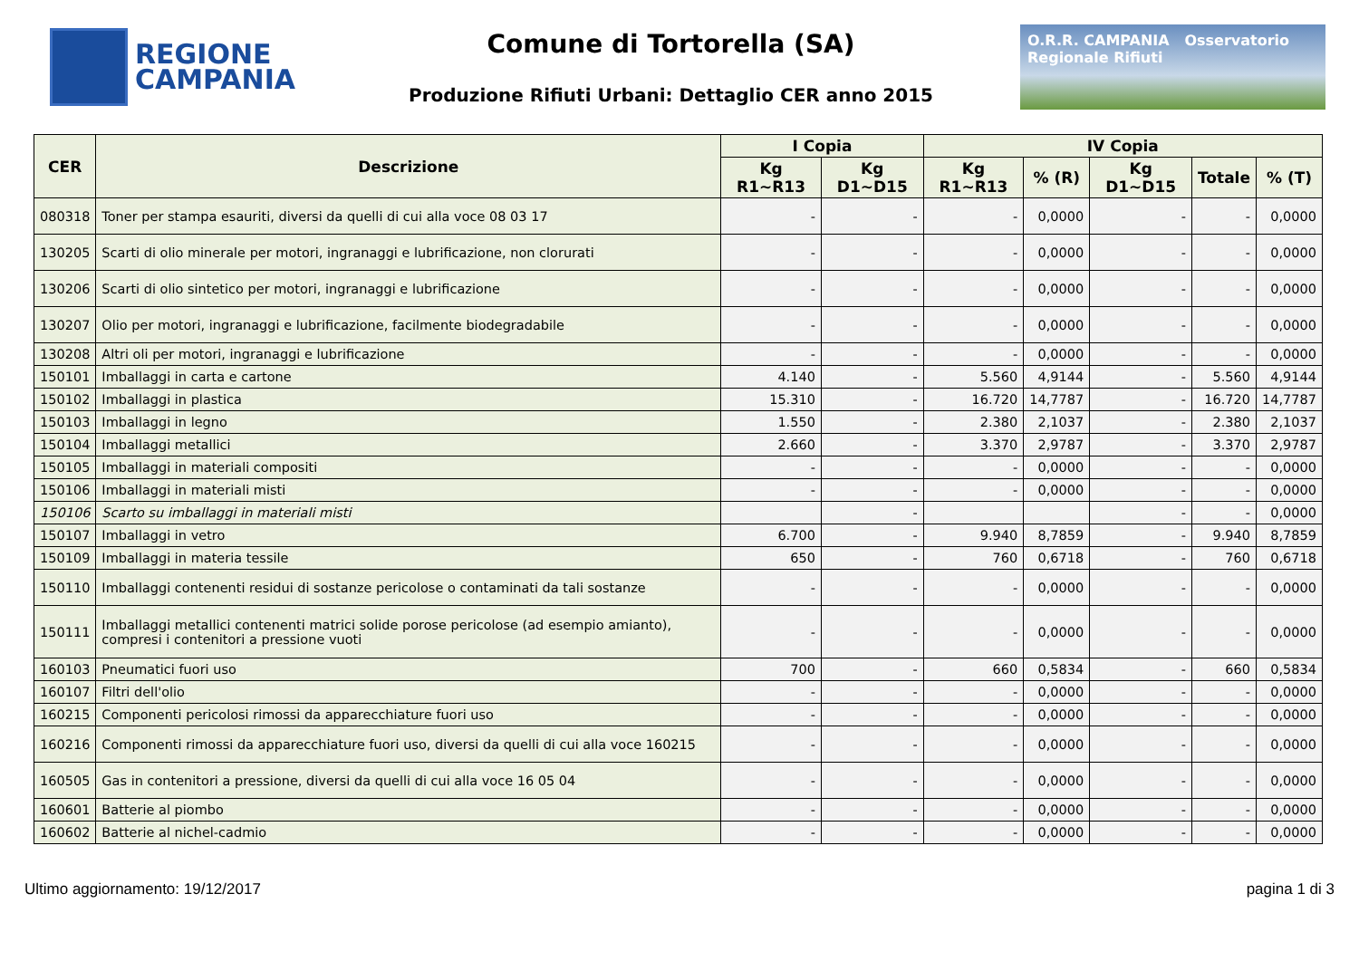REGIONE
CAMPANIA
Comune di Tortorella (SA)
Produzione Rifiuti Urbani: Dettaglio CER anno 2015
O.R.R. CAMPANIA Osservatorio Regionale Rifiuti
| CER | Descrizione | I Copia | | IV Copia | | | | |
| --- | --- | --- | --- | --- | --- | --- | --- | --- |
| | | Kg R1~R13 | Kg D1~D15 | Kg R1~R13 | % (R) | Kg D1~D15 | Totale | % (T) |
| 080318 | Toner per stampa esauriti, diversi da quelli di cui alla voce 08 03 17 | - | - | - | 0,0000 | - | - | 0,0000 |
| 130205 | Scarti di olio minerale per motori, ingranaggi e lubrificazione, non clorurati | - | - | - | 0,0000 | - | - | 0,0000 |
| 130206 | Scarti di olio sintetico per motori, ingranaggi e lubrificazione | - | - | - | 0,0000 | - | - | 0,0000 |
| 130207 | Olio per motori, ingranaggi e lubrificazione, facilmente biodegradabile | - | - | - | 0,0000 | - | - | 0,0000 |
| 130208 | Altri oli per motori, ingranaggi e lubrificazione | - | - | - | 0,0000 | - | - | 0,0000 |
| 150101 | Imballaggi in carta e cartone | 4.140 | - | 5.560 | 4,9144 | - | 5.560 | 4,9144 |
| 150102 | Imballaggi in plastica | 15.310 | - | 16.720 | 14,7787 | - | 16.720 | 14,7787 |
| 150103 | Imballaggi in legno | 1.550 | - | 2.380 | 2,1037 | - | 2.380 | 2,1037 |
| 150104 | Imballaggi metallici | 2.660 | - | 3.370 | 2,9787 | - | 3.370 | 2,9787 |
| 150105 | Imballaggi in materiali compositi | - | - | - | 0,0000 | - | - | 0,0000 |
| 150106 | Imballaggi in materiali misti | - | - | - | 0,0000 | - | - | 0,0000 |
| 150106 | Scarto su imballaggi in materiali misti | | - | | | - | - | 0,0000 |
| 150107 | Imballaggi in vetro | 6.700 | - | 9.940 | 8,7859 | - | 9.940 | 8,7859 |
| 150109 | Imballaggi in materia tessile | 650 | - | 760 | 0,6718 | - | 760 | 0,6718 |
| 150110 | Imballaggi contenenti residui di sostanze pericolose o contaminati da tali sostanze | - | - | - | 0,0000 | - | - | 0,0000 |
| 150111 | Imballaggi metallici contenenti matrici solide porose pericolose (ad esempio amianto), compresi i contenitori a pressione vuoti | - | - | - | 0,0000 | - | - | 0,0000 |
| 160103 | Pneumatici fuori uso | 700 | - | 660 | 0,5834 | - | 660 | 0,5834 |
| 160107 | Filtri dell'olio | - | - | - | 0,0000 | - | - | 0,0000 |
| 160215 | Componenti pericolosi rimossi da apparecchiature fuori uso | - | - | - | 0,0000 | - | - | 0,0000 |
| 160216 | Componenti rimossi da apparecchiature fuori uso, diversi da quelli di cui alla voce 160215 | - | - | - | 0,0000 | - | - | 0,0000 |
| 160505 | Gas in contenitori a pressione, diversi da quelli di cui alla voce 16 05 04 | - | - | - | 0,0000 | - | - | 0,0000 |
| 160601 | Batterie al piombo | - | - | - | 0,0000 | - | - | 0,0000 |
| 160602 | Batterie al nichel-cadmio | - | - | - | 0,0000 | - | - | 0,0000 |
Ultimo aggiornamento: 19/12/2017 pagina 1 di 3